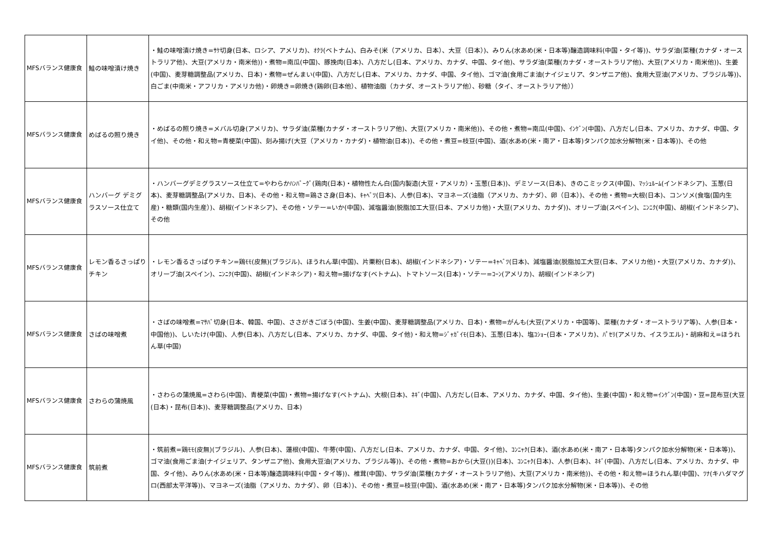| MFSバランス健康食 | 鮭の味噌漬け焼き | ・鮭の味噌漬け焼き=ｻｹ切身(日本、ロシア、アメリカ)、ｵｸﾗ(ベトナム)、白みそ(米（アメリカ、日本）、大豆（日本）)、みりん(水あめ(米・日本等)醸造調味料(中国・タイ等))、サラダ油(菜種(カナダ・オーストラリア他)、大豆(アメリカ・南米他))・煮物=南瓜(中国)、豚挽肉(日本)、八方だし(日本、アメリカ、カナダ、中国、タイ他)、サラダ油(菜種(カナダ・オーストラリア他)、大豆(アメリカ・南米他))、生姜(中国)、麦芽糖調整品(アメリカ、日本)・煮物=ぜんまい(中国)、八方だし(日本、アメリカ、カナダ、中国、タイ他)、ゴマ油(食用ごま油(ナイジェリア、タンザニア他)、食用大豆油(アメリカ、ブラジル等))、白ごま(中南米・アフリカ・アメリカ他)・卵焼き=卵焼き(鶏卵(日本他）、植物油脂（カナダ、オーストラリア他）、砂糖（タイ、オーストラリア他）） |
| MFSバランス健康食 | めばるの照り焼き | ・めばるの照り焼き=メバル切身(アメリカ)、サラダ油(菜種(カナダ・オーストラリア他)、大豆(アメリカ・南米他))、その他・煮物=南瓜(中国)、ｲﾝｹﾞﾝ(中国)、八方だし(日本、アメリカ、カナダ、中国、タイ他)、その他・和え物=青梗菜(中国)、刻み揚げ(大豆（アメリカ・カナダ)・植物油(日本))、その他・煮豆=枝豆(中国)、酒(水あめ(米・南ア・日本等)タンパク加水分解物(米・日本等))、その他 |
| MFSバランス健康食 | ハンバーグ デミグラスソース仕立て | ・ハンバーグデミグラスソース仕立て=やわらかﾊﾝﾊﾞｰｸﾞ(鶏肉(日本)・植物性たん白(国内製造(大豆・アメリカ）・玉葱(日本))、デミソース(日本)、きのこミックス(中国)、ﾏｯｼｭﾙｰﾑ(インドネシア)、玉葱(日本)、麦芽糖調整品(アメリカ、日本)、その他・和え物=鶏ささ身(日本)、ｷｬﾍﾞﾂ(日本)、人参(日本)、マヨネーズ(油脂（アメリカ、カナダ）、卵（日本）)、その他・煮物=大根(日本)、コンソメ(食塩(国内生産)・糖類(国内生産）)、胡椒(インドネシア)、その他・ソテー=いか(中国)、減塩醤油(脱脂加工大豆(日本、アメリカ他)・大豆(アメリカ、カナダ))、オリーブ油(スペイン)、ﾆﾝﾆｸ(中国)、胡椒(インドネシア)、その他 |
| MFSバランス健康食 | レモン香るさっぱりチキン | ・レモン香るさっぱりチキン=鶏ﾓﾓ(皮無)(ブラジル)、ほうれん草(中国)、片栗粉(日本)、胡椒(インドネシア)・ソテー=ｷｬﾍﾞﾂ(日本)、減塩醤油(脱脂加工大豆(日本、アメリカ他)・大豆(アメリカ、カナダ))、オリーブ油(スペイン)、ﾆﾝﾆｸ(中国)、胡椒(インドネシア)・和え物=揚げなす(ベトナム)、トマトソース(日本)・ソテー=ｺｰﾝ(アメリカ)、胡椒(インドネシア) |
| MFSバランス健康食 | さばの味噌煮 | ・さばの味噌煮=ﾏｻﾊﾞ切身(日本、韓国、中国)、ささがきごぼう(中国)、生姜(中国)、麦芽糖調整品(アメリカ、日本)・煮物=がんも(大豆(アメリカ・中国等)、菜種(カナダ・オーストラリア等)、人参(日本・中国他))、しいたけ(中国)、人参(日本)、八方だし(日本、アメリカ、カナダ、中国、タイ他)・和え物=ｼﾞｬｶﾞｲﾓ(日本)、玉葱(日本)、塩ｺｼｮｰ(日本・アメリカ)、ﾊﾟｾﾘ(アメリカ、イスラエル)・胡麻和え=ほうれん草(中国) |
| MFSバランス健康食 | さわらの蒲焼風 | ・さわらの蒲焼風=さわら(中国)、青梗菜(中国)・煮物=揚げなす(ベトナム)、大根(日本)、ﾈｷﾞ(中国)、八方だし(日本、アメリカ、カナダ、中国、タイ他)、生姜(中国)・和え物=ｲﾝｹﾞﾝ(中国)・豆=昆布豆(大豆(日本)・昆布(日本))、麦芽糖調整品(アメリカ、日本) |
| MFSバランス健康食 | 筑前煮 | ・筑前煮=鶏ﾓﾓ(皮無)(ブラジル)、人参(日本)、蓮根(中国)、牛蒡(中国)、八方だし(日本、アメリカ、カナダ、中国、タイ他)、ｺﾝﾆｬｸ(日本)、酒(水あめ(米・南ア・日本等)タンパク加水分解物(米・日本等))、ゴマ油(食用ごま油(ナイジェリア、タンザニア他)、食用大豆油(アメリカ、ブラジル等))、その他・煮物=おから(大豆())(日本)、ｺﾝﾆｬｸ(日本)、人参(日本)、ﾈｷﾞ(中国)、八方だし(日本、アメリカ、カナダ、中国、タイ他)、みりん(水あめ(米・日本等)醸造調味料(中国・タイ等))、椎茸(中国)、サラダ油(菜種(カナダ・オーストラリア他)、大豆(アメリカ・南米他))、その他・和え物=ほうれん草(中国)、ﾂﾅ(キハダマグロ(西部太平洋等))、マヨネーズ(油脂（アメリカ、カナダ）、卵（日本）)、その他・煮豆=枝豆(中国)、酒(水あめ(米・南ア・日本等)タンパク加水分解物(米・日本等))、その他 |